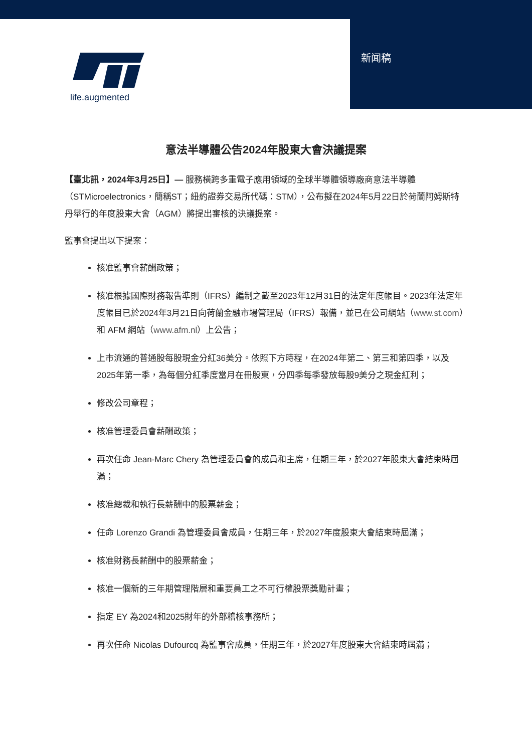life.augmented 新闻稿
意法半導體公告2024年股東大會決議提案
【臺北訊，2024年3月25日】— 服務橫跨多重電子應用領域的全球半導體領導廠商意法半導體（STMicroelectronics，簡稱ST；紐約證券交易所代碼：STM），公布擬在2024年5月22日於荷蘭阿姆斯特丹舉行的年度股東大會（AGM）將提出審核的決議提案。
監事會提出以下提案：
核准監事會薪酬政策；
核准根據國際財務報告準則（IFRS）編制之截至2023年12月31日的法定年度帳目。2023年法定年度帳目已於2024年3月21日向荷蘭金融市場管理局（IFRS）報備，並已在公司網站（www.st.com）和 AFM 網站（www.afm.nl）上公告；
上市流通的普通股每股現金分紅36美分。依照下方時程，在2024年第二、第三和第四季，以及 2025年第一季，為每個分紅季度當月在冊股東，分四季每季發放每股9美分之現金紅利；
修改公司章程；
核准管理委員會薪酬政策；
再次任命 Jean-Marc Chery 為管理委員會的成員和主席，任期三年，於2027年股東大會結束時屆滿；
核准總裁和執行長薪酬中的股票薪金；
任命 Lorenzo Grandi 為管理委員會成員，任期三年，於2027年度股東大會結束時屆滿；
核准財務長薪酬中的股票薪金；
核准一個新的三年期管理階層和重要員工之不可行權股票獎勵計畫；
指定 EY 為2024和2025財年的外部稽核事務所；
再次任命 Nicolas Dufourcq 為監事會成員，任期三年，於2027年度股東大會結束時屆滿；